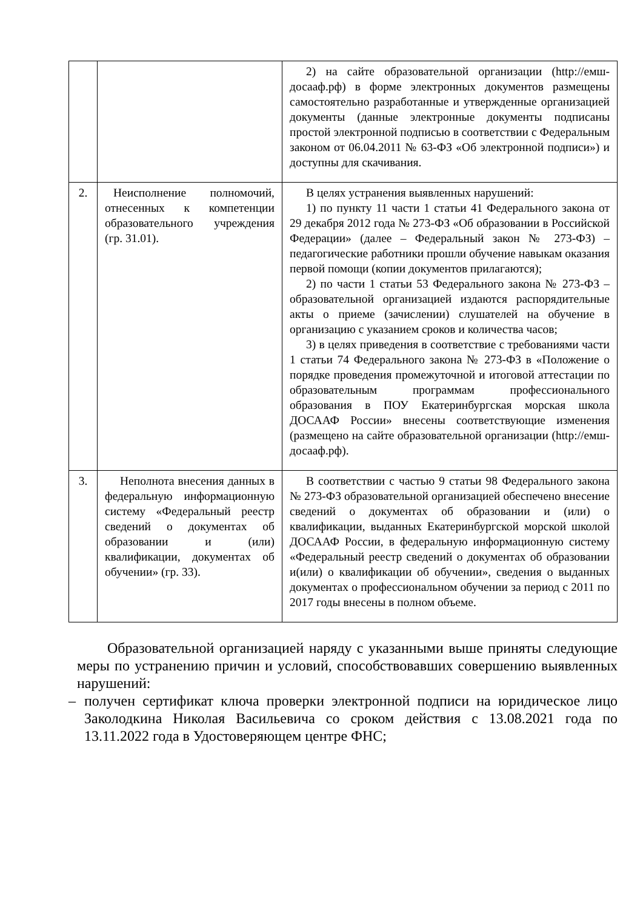| | | 2) на сайте образовательной организации (http://емш-досааф.рф) в форме электронных документов размещены самостоятельно разработанные и утвержденные организацией документы (данные электронные документы подписаны простой электронной подписью в соответствии с Федеральным законом от 06.04.2011 № 63-ФЗ «Об электронной подписи») и доступны для скачивания. |
| 2. | Неисполнение полномочий, отнесенных к компетенции образовательного учреждения (гр. 31.01). | В целях устранения выявленных нарушений: 1) по пункту 11 части 1 статьи 41 Федерального закона от 29 декабря 2012 года № 273-ФЗ «Об образовании в Российской Федерации» (далее – Федеральный закон № 273-ФЗ) – педагогические работники прошли обучение навыкам оказания первой помощи (копии документов прилагаются); 2) по части 1 статьи 53 Федерального закона № 273-ФЗ – образовательной организацией издаются распорядительные акты о приеме (зачислении) слушателей на обучение в организацию с указанием сроков и количества часов; 3) в целях приведения в соответствие с требованиями части 1 статьи 74 Федерального закона № 273-ФЗ в «Положение о порядке проведения промежуточной и итоговой аттестации по образовательным программам профессионального образования в ПОУ Екатеринбургская морская школа ДОСААФ России» внесены соответствующие изменения (размещено на сайте образовательной организации (http://емш-досааф.рф). |
| 3. | Неполнота внесения данных в федеральную информационную систему «Федеральный реестр сведений о документах об образовании и (или) квалификации, документах об обучении» (гр. 33). | В соответствии с частью 9 статьи 98 Федерального закона № 273-ФЗ образовательной организацией обеспечено внесение сведений о документах об образовании и (или) о квалификации, выданных Екатеринбургской морской школой ДОСААФ России, в федеральную информационную систему «Федеральный реестр сведений о документах об образовании и(или) о квалификации об обучении», сведения о выданных документах о профессиональном обучении за период с 2011 по 2017 годы внесены в полном объеме. |
Образовательной организацией наряду с указанными выше приняты следующие меры по устранению причин и условий, способствовавших совершению выявленных нарушений:
– получен сертификат ключа проверки электронной подписи на юридическое лицо Заколодкина Николая Васильевича со сроком действия с 13.08.2021 года по 13.11.2022 года в Удостоверяющем центре ФНС;